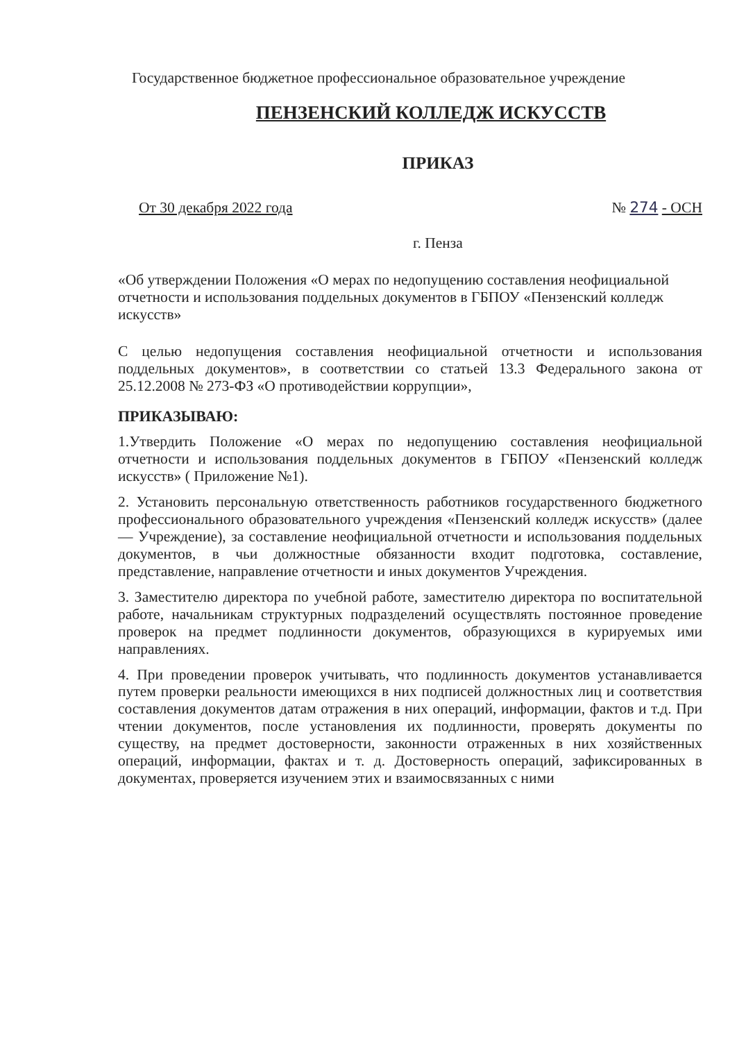Государственное бюджетное профессиональное образовательное учреждение
ПЕНЗЕНСКИЙ КОЛЛЕДЖ ИСКУССТВ
ПРИКАЗ
От 30 декабря 2022 года № 274 - ОСН
г. Пенза
«Об утверждении Положения «О мерах по недопущению составления неофициальной отчетности и использования поддельных документов в ГБПОУ «Пензенский колледж искусств»
С целью недопущения составления неофициальной отчетности и использования поддельных документов», в соответствии со статьей 13.3 Федерального закона от 25.12.2008 № 273-ФЗ «О противодействии коррупции»,
ПРИКАЗЫВАЮ:
1.Утвердить Положение «О мерах по недопущению составления неофициальной отчетности и использования поддельных документов в ГБПОУ «Пензенский колледж искусств» ( Приложение №1).
2. Установить персональную ответственность работников государственного бюджетного профессионального образовательного учреждения «Пензенский колледж искусств» (далее — Учреждение), за составление неофициальной отчетности и использования поддельных документов, в чьи должностные обязанности входит подготовка, составление, представление, направление отчетности и иных документов Учреждения.
3. Заместителю директора по учебной работе, заместителю директора по воспитательной работе, начальникам структурных подразделений осуществлять постоянное проведение проверок на предмет подлинности документов, образующихся в курируемых ими направлениях.
4. При проведении проверок учитывать, что подлинность документов устанавливается путем проверки реальности имеющихся в них подписей должностных лиц и соответствия составления документов датам отражения в них операций, информации, фактов и т.д. При чтении документов, после установления их подлинности, проверять документы по существу, на предмет достоверности, законности отраженных в них хозяйственных операций, информации, фактах и т. д. Достоверность операций, зафиксированных в документах, проверяется изучением этих и взаимосвязанных с ними